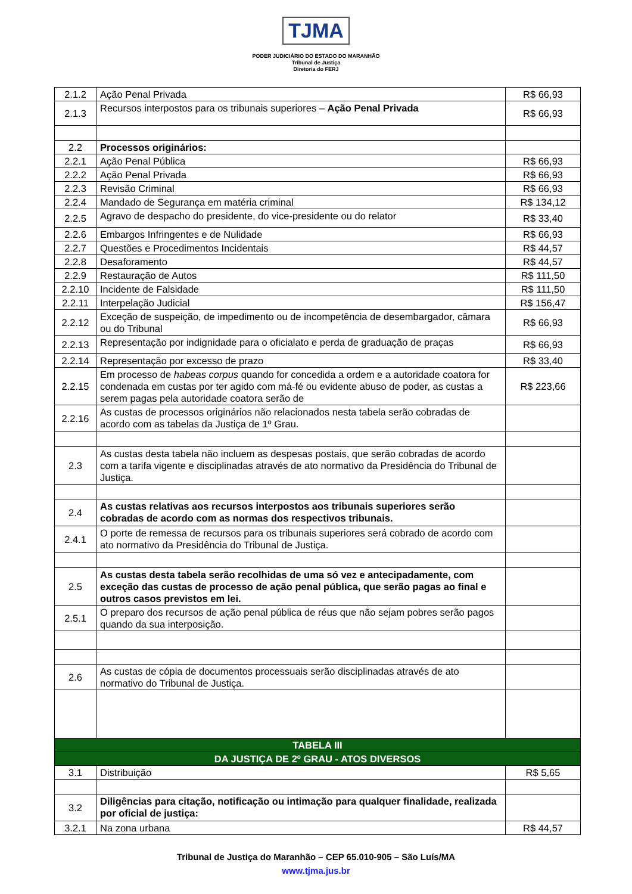TJMA
PODER JUDICIÁRIO DO ESTADO DO MARANHÃO
Tribunal de Justiça
Diretoria do FERJ
| 2.1.2 | Ação Penal Privada | R$ 66,93 |
| 2.1.3 | Recursos interpostos para os tribunais superiores – Ação Penal Privada | R$ 66,93 |
| 2.2 | Processos originários: | |
| 2.2.1 | Ação Penal Pública | R$ 66,93 |
| 2.2.2 | Ação Penal Privada | R$ 66,93 |
| 2.2.3 | Revisão Criminal | R$ 66,93 |
| 2.2.4 | Mandado de Segurança em matéria criminal | R$ 134,12 |
| 2.2.5 | Agravo de despacho do presidente, do vice-presidente ou do relator | R$ 33,40 |
| 2.2.6 | Embargos Infringentes e de Nulidade | R$ 66,93 |
| 2.2.7 | Questões e Procedimentos Incidentais | R$ 44,57 |
| 2.2.8 | Desaforamento | R$ 44,57 |
| 2.2.9 | Restauração de Autos | R$ 111,50 |
| 2.2.10 | Incidente de Falsidade | R$ 111,50 |
| 2.2.11 | Interpelação Judicial | R$ 156,47 |
| 2.2.12 | Exceção de suspeição, de impedimento ou de incompetência de desembargador, câmara ou do Tribunal | R$ 66,93 |
| 2.2.13 | Representação por indignidade para o oficialato e perda de graduação de praças | R$ 66,93 |
| 2.2.14 | Representação por excesso de prazo | R$ 33,40 |
| 2.2.15 | Em processo de habeas corpus quando for concedida a ordem e a autoridade coatora for condenada em custas por ter agido com má-fé ou evidente abuso de poder, as custas a serem pagas pela autoridade coatora serão de | R$ 223,66 |
| 2.2.16 | As custas de processos originários não relacionados nesta tabela serão cobradas de acordo com as tabelas da Justiça de 1º Grau. | |
| 2.3 | As custas desta tabela não incluem as despesas postais, que serão cobradas de acordo com a tarifa vigente e disciplinadas através de ato normativo da Presidência do Tribunal de Justiça. | |
| 2.4 | As custas relativas aos recursos interpostos aos tribunais superiores serão cobradas de acordo com as normas dos respectivos tribunais. | |
| 2.4.1 | O porte de remessa de recursos para os tribunais superiores será cobrado de acordo com ato normativo da Presidência do Tribunal de Justiça. | |
| 2.5 | As custas desta tabela serão recolhidas de uma só vez e antecipadamente, com exceção das custas de processo de ação penal pública, que serão pagas ao final e outros casos previstos em lei. | |
| 2.5.1 | O preparo dos recursos de ação penal pública de réus que não sejam pobres serão pagos quando da sua interposição. | |
| 2.6 | As custas de cópia de documentos processuais serão disciplinadas através de ato normativo do Tribunal de Justiça. | |
| TABELA III | | |
| DA JUSTIÇA DE 2º GRAU - ATOS DIVERSOS | | |
| 3.1 | Distribuição | R$ 5,65 |
| 3.2 | Diligências para citação, notificação ou intimação para qualquer finalidade, realizada por oficial de justiça: | |
| 3.2.1 | Na zona urbana | R$ 44,57 |
Tribunal de Justiça do Maranhão – CEP 65.010-905 – São Luís/MA
www.tjma.jus.br